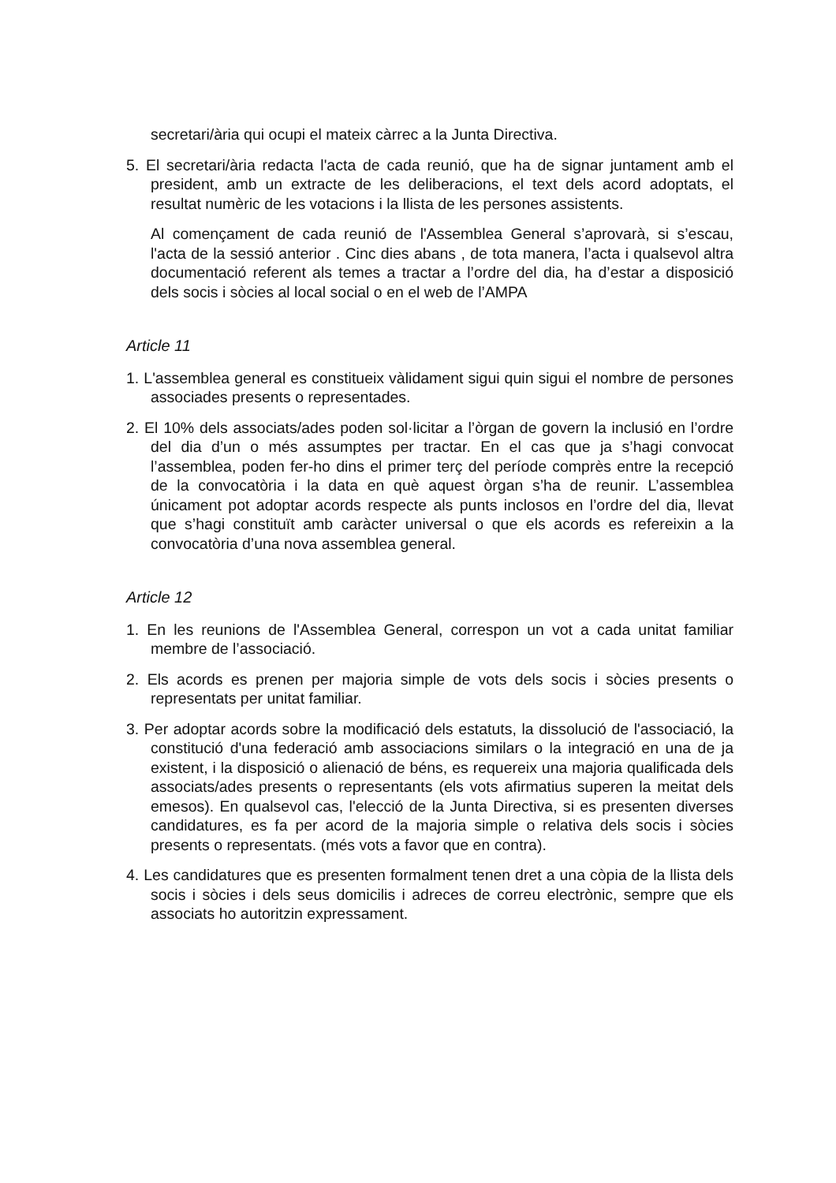secretari/ària qui ocupi el mateix càrrec a la Junta Directiva.
5. El secretari/ària redacta l'acta de cada reunió, que ha de signar juntament amb el president, amb un extracte de les deliberacions, el text dels acord adoptats, el resultat numèric de les votacions i la llista de les persones assistents.
Al començament de cada reunió de l'Assemblea General s’aprovarà, si s’escau, l'acta de la sessió anterior . Cinc dies abans , de tota manera, l’acta i qualsevol altra documentació referent als temes a tractar a l’ordre del dia, ha d’estar a disposició dels socis i sòcies al local social o en el web de l’AMPA
Article 11
1. L'assemblea general es constitueix vàlidament sigui quin sigui el nombre de persones associades presents o representades.
2. El 10% dels associats/ades poden sol·licitar a l’òrgan de govern la inclusió en l’ordre del dia d’un o més assumptes per tractar. En el cas que ja s’hagi convocat l’assemblea, poden fer-ho dins el primer terç del període comprès entre la recepció de la convocatòria i la data en què aquest òrgan s’ha de reunir. L’assemblea únicament pot adoptar acords respecte als punts inclosos en l’ordre del dia, llevat que s’hagi constituït amb caràcter universal o que els acords es refereixin a la convocatòria d’una nova assemblea general.
Article 12
1. En les reunions de l'Assemblea General, correspon un vot a cada unitat familiar membre de l’associació.
2. Els acords es prenen per majoria simple de vots dels socis i sòcies presents o representats per unitat familiar.
3. Per adoptar acords sobre la modificació dels estatuts, la dissolució de l'associació, la constitució d'una federació amb associacions similars o la integració en una de ja existent, i la disposició o alienació de béns, es requereix una majoria qualificada dels associats/ades presents o representants (els vots afirmatius superen la meitat dels emesos). En qualsevol cas, l'elecció de la Junta Directiva, si es presenten diverses candidatures, es fa per acord de la majoria simple o relativa dels socis i sòcies presents o representats. (més vots a favor que en contra).
4. Les candidatures que es presenten formalment tenen dret a una còpia de la llista dels socis i sòcies i dels seus domicilis i adreces de correu electrònic, sempre que els associats ho autoritzin expressament.